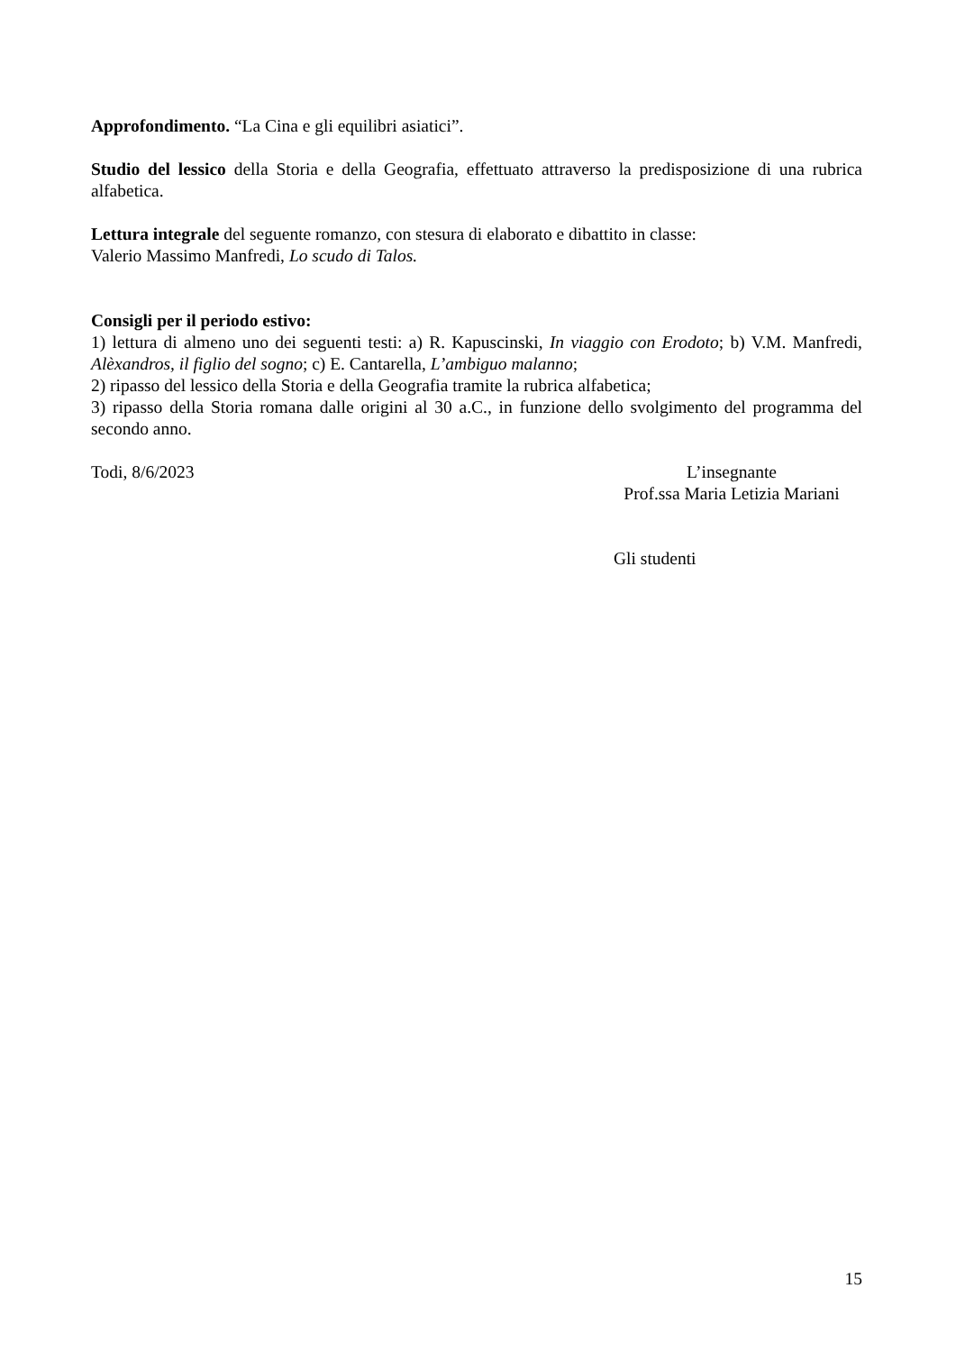Approfondimento. “La Cina e gli equilibri asiatici”.
Studio del lessico della Storia e della Geografia, effettuato attraverso la predisposizione di una rubrica alfabetica.
Lettura integrale del seguente romanzo, con stesura di elaborato e dibattito in classe:
Valerio Massimo Manfredi, Lo scudo di Talos.
Consigli per il periodo estivo:
1) lettura di almeno uno dei seguenti testi: a) R. Kapuscinski, In viaggio con Erodoto; b) V.M. Manfredi, Alèxandros, il figlio del sogno; c) E. Cantarella, L’ambiguo malanno;
2) ripasso del lessico della Storia e della Geografia tramite la rubrica alfabetica;
3) ripasso della Storia romana dalle origini al 30 a.C., in funzione dello svolgimento del programma del secondo anno.
Todi, 8/6/2023 L’insegnante
Prof.ssa Maria Letizia Mariani
Gli studenti
15